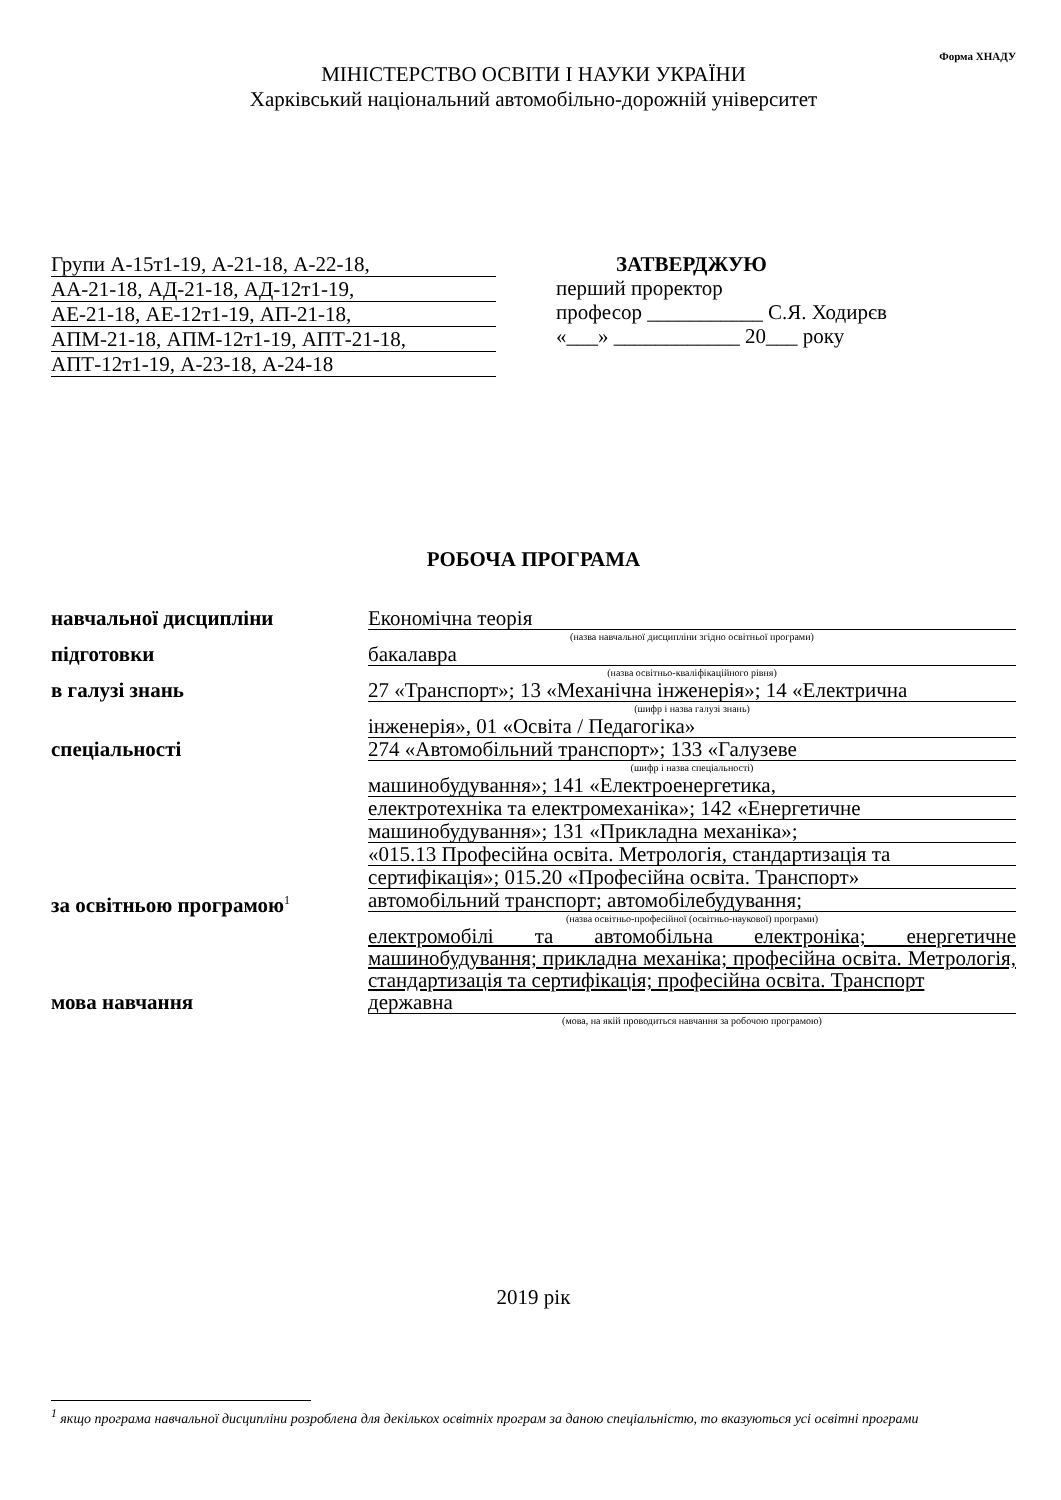Форма ХНАДУ
МІНІСТЕРСТВО ОСВІТИ І НАУКИ УКРАЇНИ
Харківський національний автомобільно-дорожній університет
Групи А-15т1-19, А-21-18, А-22-18,
АА-21-18, АД-21-18, АД-12т1-19,
АЕ-21-18, АЕ-12т1-19, АП-21-18,
АПМ-21-18, АПМ-12т1-19, АПТ-21-18,
АПТ-12т1-19, А-23-18, А-24-18
ЗАТВЕРДЖУЮ
перший проректор
професор ___________ С.Я. Ходирєв
«___» ____________ 20___ року
РОБОЧА ПРОГРАМА
навчальної дисципліни Економічна теорія
(назва навчальної дисципліни згідно освітньої програми)
підготовки бакалавра
(назва освітньо-кваліфікаційного рівня)
в галузі знань 27 «Транспорт»; 13 «Механічна інженерія»; 14 «Електрична
(шифр і назва галузі знань)
інженерія», 01 «Освіта / Педагогіка»
спеціальності 274 «Автомобільний транспорт»; 133 «Галузеве
(шифр і назва спеціальності)
машинобудування»; 141 «Електроенергетика,
електротехніка та електромеханіка»; 142 «Енергетичне
машинобудування»; 131 «Прикладна механіка»;
«015.13 Професійна освіта. Метрологія, стандартизація та
сертифікація»; 015.20 «Професійна освіта. Транспорт»
за освітньою програмою<sup>1</sup>
автомобільний транспорт; автомобілебудування;
(назва освітньо-професійної (освітньо-наукової) програми)
електромобілі та автомобільна електроніка; енергетичне машинобудування; прикладна механіка; професійна освіта. Метрологія, стандартизація та сертифікація; професійна освіта. Транспорт
мова навчання державна
(мова, на якій проводиться навчання за робочою програмою)
2019 рік
<sup>1</sup> якщо програма навчальної дисципліни розроблена для декількох освітніх програм за даною спеціальністю, то вказуються усі освітні програми